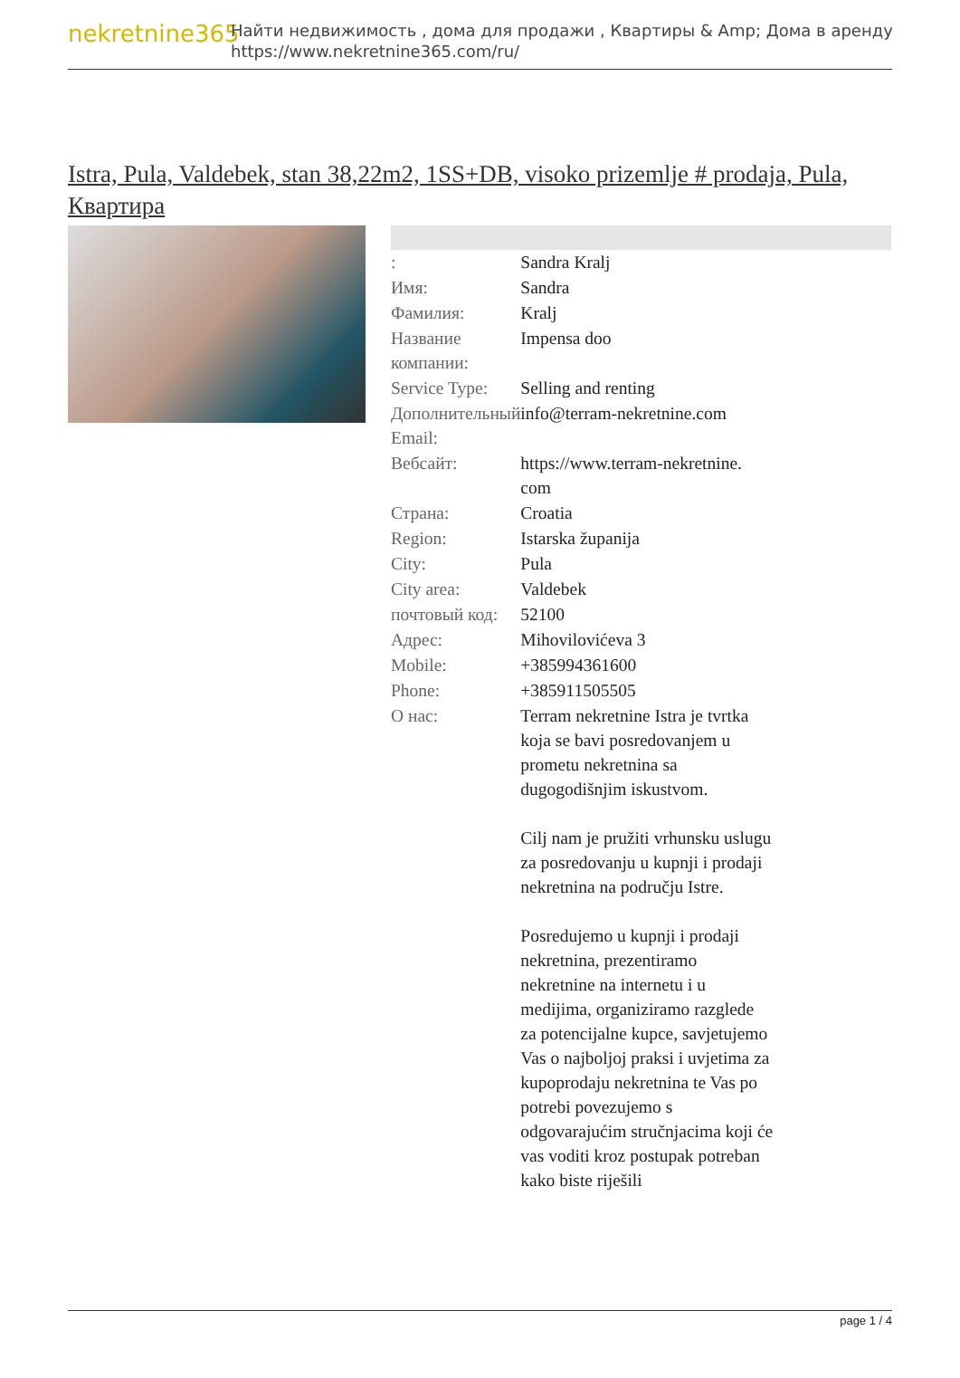nekretnine365
Найти недвижимость , дома для продажи , Квартиры & Amp; Дома в аренду
https://www.nekretnine365.com/ru/
Istra, Pula, Valdebek, stan 38,22m2, 1SS+DB, visoko prizemlje # prodaja, Pula, Квартира
| : | Sandra Kralj |
| Имя: | Sandra |
| Фамилия: | Kralj |
| Название компании: | Impensa doo |
| Service Type: | Selling and renting |
| Дополнительный Email: | info@terram-nekretnine.com |
| Вебсайт: | https://www.terram-nekretnine. com |
| Страна: | Croatia |
| Region: | Istarska županija |
| City: | Pula |
| City area: | Valdebek |
| почтовый код: | 52100 |
| Адрес: | Mihovilovićeva 3 |
| Mobile: | +385994361600 |
| Phone: | +385911505505 |
| О нас: | Terram nekretnine Istra je tvrtka koja se bavi posredovanjem u prometu nekretnina sa dugogodišnjim iskustvom. Cilj nam je pružiti vrhunsku uslugu za posredovanju u kupnji i prodaji nekretnina na području Istre. Posredujemo u kupnji i prodaji nekretnina, prezentiramo nekretnine na internetu i u medijima, organiziramo razglede za potencijalne kupce, savjetujemo Vas o najboljoj praksi i uvjetima za kupoprodaju nekretnina te Vas po potrebi povezujemo s odgovarajućim stručnjacima koji će vas voditi kroz postupak potreban kako biste riješili |
page 1 / 4